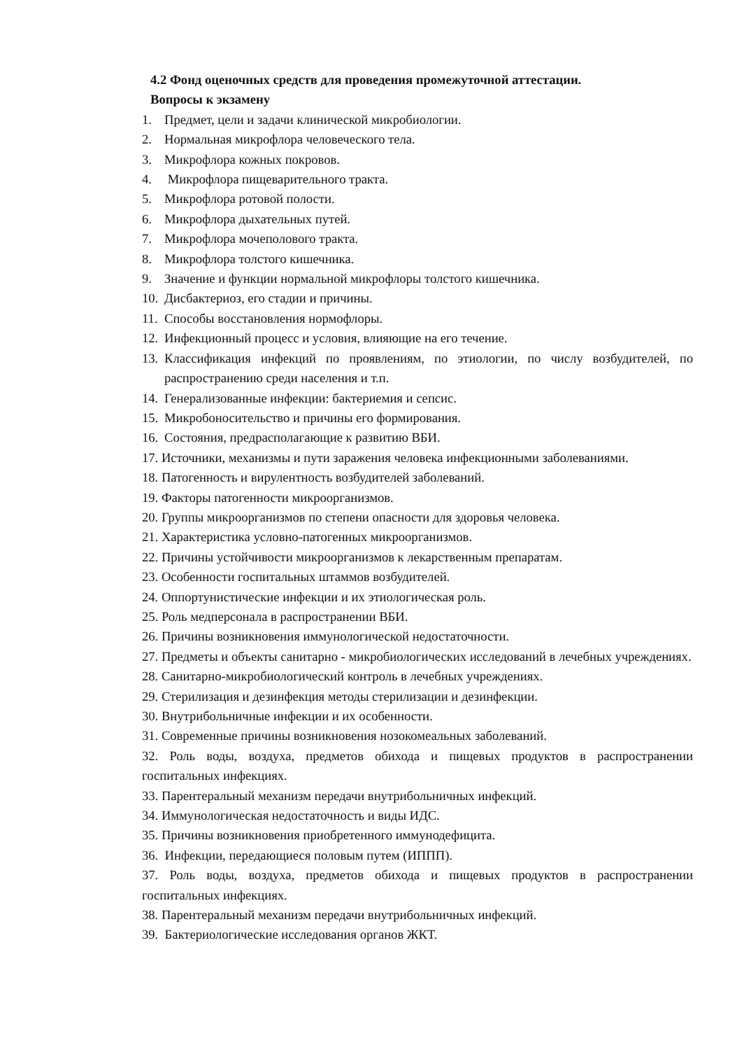4.2 Фонд оценочных средств для проведения промежуточной аттестации.
Вопросы к экзамену
1. Предмет, цели и задачи клинической микробиологии.
2. Нормальная микрофлора человеческого тела.
3. Микрофлора кожных покровов.
4. Микрофлора пищеварительного тракта.
5. Микрофлора ротовой полости.
6. Микрофлора дыхательных путей.
7. Микрофлора мочеполового тракта.
8. Микрофлора толстого кишечника.
9. Значение и функции нормальной микрофлоры толстого кишечника.
10. Дисбактериоз, его стадии и причины.
11. Способы восстановления нормофлоры.
12. Инфекционный процесс и условия, влияющие на его течение.
13. Классификация инфекций по проявлениям, по этиологии, по числу возбудителей, по распространению среди населения и т.п.
14. Генерализованные инфекции: бактериемия и сепсис.
15. Микробоносительство и причины его формирования.
16. Состояния, предрасполагающие к развитию ВБИ.
17. Источники, механизмы и пути заражения человека инфекционными заболеваниями.
18. Патогенность и вирулентность возбудителей заболеваний.
19. Факторы патогенности микроорганизмов.
20. Группы микроорганизмов по степени опасности для здоровья человека.
21. Характеристика условно-патогенных микроорганизмов.
22. Причины устойчивости микроорганизмов к лекарственным препаратам.
23. Особенности госпитальных штаммов возбудителей.
24. Оппортунистические инфекции и их этиологическая роль.
25. Роль медперсонала в распространении ВБИ.
26. Причины возникновения иммунологической недостаточности.
27. Предметы и объекты санитарно - микробиологических исследований в лечебных учреждениях.
28. Санитарно-микробиологический контроль в лечебных учреждениях.
29. Стерилизация и дезинфекция методы стерилизации и дезинфекции.
30. Внутрибольничные инфекции и их особенности.
31. Современные причины возникновения нозокомеальных заболеваний.
32. Роль воды, воздуха, предметов обихода и пищевых продуктов в распространении госпитальных инфекциях.
33. Парентеральный механизм передачи внутрибольничных инфекций.
34. Иммунологическая недостаточность и виды ИДС.
35. Причины возникновения приобретенного иммунодефицита.
36. Инфекции, передающиеся половым путем (ИППП).
37. Роль воды, воздуха, предметов обихода и пищевых продуктов в распространении госпитальных инфекциях.
38. Парентеральный механизм передачи внутрибольничных инфекций.
39. Бактериологические исследования органов ЖКТ.